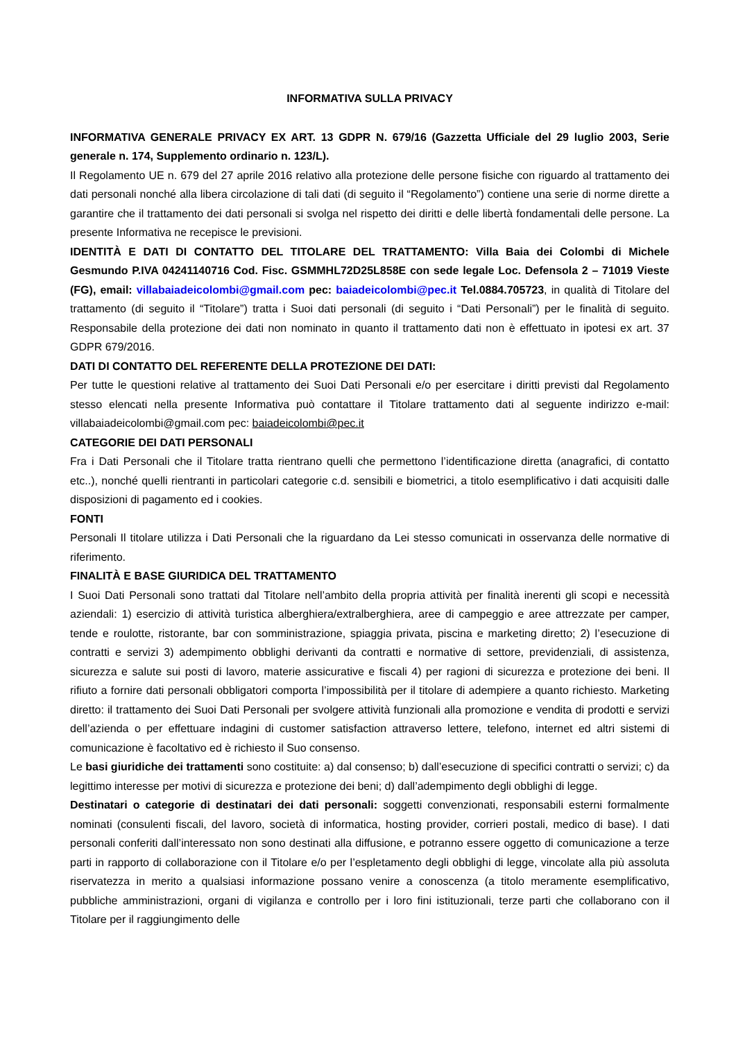INFORMATIVA SULLA PRIVACY
INFORMATIVA GENERALE PRIVACY EX ART. 13 GDPR N. 679/16 (Gazzetta Ufficiale del 29 luglio 2003, Serie generale n. 174, Supplemento ordinario n. 123/L).
Il Regolamento UE n. 679 del 27 aprile 2016 relativo alla protezione delle persone fisiche con riguardo al trattamento dei dati personali nonché alla libera circolazione di tali dati (di seguito il “Regolamento”) contiene una serie di norme dirette a garantire che il trattamento dei dati personali si svolga nel rispetto dei diritti e delle libertà fondamentali delle persone. La presente Informativa ne recepisce le previsioni.
IDENTITÀ E DATI DI CONTATTO DEL TITOLARE DEL TRATTAMENTO: Villa Baia dei Colombi di Michele Gesmundo P.IVA 04241140716 Cod. Fisc. GSMMHL72D25L858E con sede legale Loc. Defensola 2 – 71019 Vieste (FG), email: villabaiadeicolombi@gmail.com pec: baiadeicolombi@pec.it Tel.0884.705723, in qualità di Titolare del trattamento (di seguito il “Titolare”) tratta i Suoi dati personali (di seguito i “Dati Personali”) per le finalità di seguito. Responsabile della protezione dei dati non nominato in quanto il trattamento dati non è effettuato in ipotesi ex art. 37 GDPR 679/2016.
DATI DI CONTATTO DEL REFERENTE DELLA PROTEZIONE DEI DATI:
Per tutte le questioni relative al trattamento dei Suoi Dati Personali e/o per esercitare i diritti previsti dal Regolamento stesso elencati nella presente Informativa può contattare il Titolare trattamento dati al seguente indirizzo e-mail: villabaiadeicolombi@gmail.com pec: baiadeicolombi@pec.it
CATEGORIE DEI DATI PERSONALI
Fra i Dati Personali che il Titolare tratta rientrano quelli che permettono l’identificazione diretta (anagrafici, di contatto etc..), nonché quelli rientranti in particolari categorie c.d. sensibili e biometrici, a titolo esemplificativo i dati acquisiti dalle disposizioni di pagamento ed i cookies.
FONTI
Personali Il titolare utilizza i Dati Personali che la riguardano da Lei stesso comunicati in osservanza delle normative di riferimento.
FINALITÀ E BASE GIURIDICA DEL TRATTAMENTO
I Suoi Dati Personali sono trattati dal Titolare nell’ambito della propria attività per finalità inerenti gli scopi e necessità aziendali: 1) esercizio di attività turistica alberghiera/extralberghiera, aree di campeggio e aree attrezzate per camper, tende e roulotte, ristorante, bar con somministrazione, spiaggia privata, piscina e marketing diretto; 2) l’esecuzione di contratti e servizi 3) adempimento obblighi derivanti da contratti e normative di settore, previdenziali, di assistenza, sicurezza e salute sui posti di lavoro, materie assicurative e fiscali 4) per ragioni di sicurezza e protezione dei beni. Il rifiuto a fornire dati personali obbligatori comporta l’impossibilità per il titolare di adempiere a quanto richiesto. Marketing diretto: il trattamento dei Suoi Dati Personali per svolgere attività funzionali alla promozione e vendita di prodotti e servizi dell’azienda o per effettuare indagini di customer satisfaction attraverso lettere, telefono, internet ed altri sistemi di comunicazione è facoltativo ed è richiesto il Suo consenso.
Le basi giuridiche dei trattamenti sono costituite: a) dal consenso; b) dall’esecuzione di specifici contratti o servizi; c) da legittimo interesse per motivi di sicurezza e protezione dei beni; d) dall’adempimento degli obblighi di legge.
Destinatari o categorie di destinatari dei dati personali: soggetti convenzionati, responsabili esterni formalmente nominati (consulenti fiscali, del lavoro, società di informatica, hosting provider, corrieri postali, medico di base). I dati personali conferiti dall’interessato non sono destinati alla diffusione, e potranno essere oggetto di comunicazione a terze parti in rapporto di collaborazione con il Titolare e/o per l’espletamento degli obblighi di legge, vincolate alla più assoluta riservatezza in merito a qualsiasi informazione possano venire a conoscenza (a titolo meramente esemplificativo, pubbliche amministrazioni, organi di vigilanza e controllo per i loro fini istituzionali, terze parti che collaborano con il Titolare per il raggiungimento delle